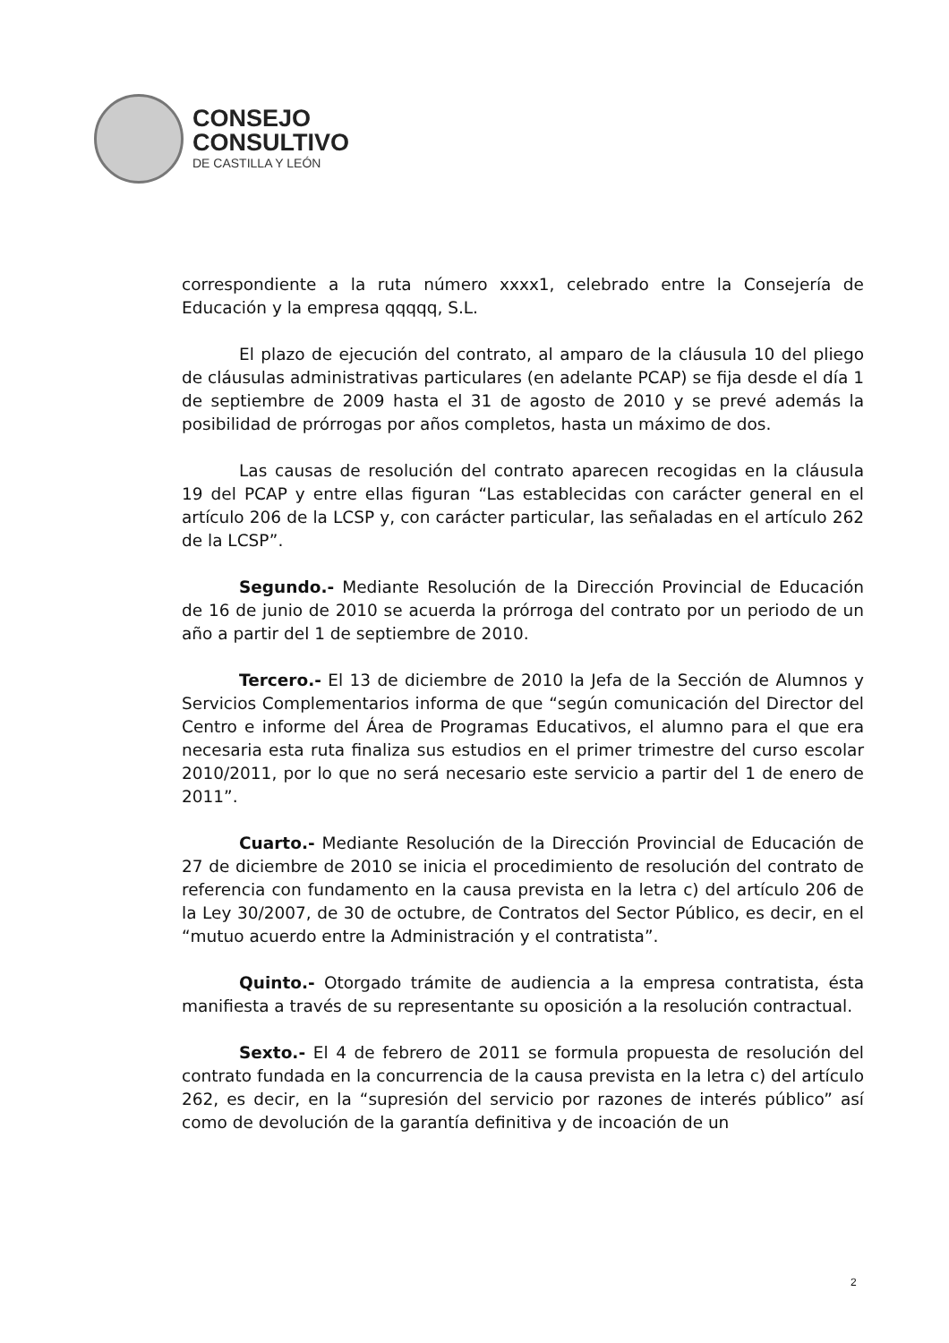CONSEJO
CONSULTIVO
DE CASTILLA Y LEÓN
correspondiente a la ruta número xxxx1, celebrado entre la Consejería de Educación y la empresa qqqqq, S.L.
El plazo de ejecución del contrato, al amparo de la cláusula 10 del pliego de cláusulas administrativas particulares (en adelante PCAP) se fija desde el día 1 de septiembre de 2009 hasta el 31 de agosto de 2010 y se prevé además la posibilidad de prórrogas por años completos, hasta un máximo de dos.
Las causas de resolución del contrato aparecen recogidas en la cláusula 19 del PCAP y entre ellas figuran “Las establecidas con carácter general en el artículo 206 de la LCSP y, con carácter particular, las señaladas en el artículo 262 de la LCSP”.
Segundo.- Mediante Resolución de la Dirección Provincial de Educación de 16 de junio de 2010 se acuerda la prórroga del contrato por un periodo de un año a partir del 1 de septiembre de 2010.
Tercero.- El 13 de diciembre de 2010 la Jefa de la Sección de Alumnos y Servicios Complementarios informa de que “según comunicación del Director del Centro e informe del Área de Programas Educativos, el alumno para el que era necesaria esta ruta finaliza sus estudios en el primer trimestre del curso escolar 2010/2011, por lo que no será necesario este servicio a partir del 1 de enero de 2011”.
Cuarto.- Mediante Resolución de la Dirección Provincial de Educación de 27 de diciembre de 2010 se inicia el procedimiento de resolución del contrato de referencia con fundamento en la causa prevista en la letra c) del artículo 206 de la Ley 30/2007, de 30 de octubre, de Contratos del Sector Público, es decir, en el “mutuo acuerdo entre la Administración y el contratista”.
Quinto.- Otorgado trámite de audiencia a la empresa contratista, ésta manifiesta a través de su representante su oposición a la resolución contractual.
Sexto.- El 4 de febrero de 2011 se formula propuesta de resolución del contrato fundada en la concurrencia de la causa prevista en la letra c) del artículo 262, es decir, en la “supresión del servicio por razones de interés público” así como de devolución de la garantía definitiva y de incoación de un
2